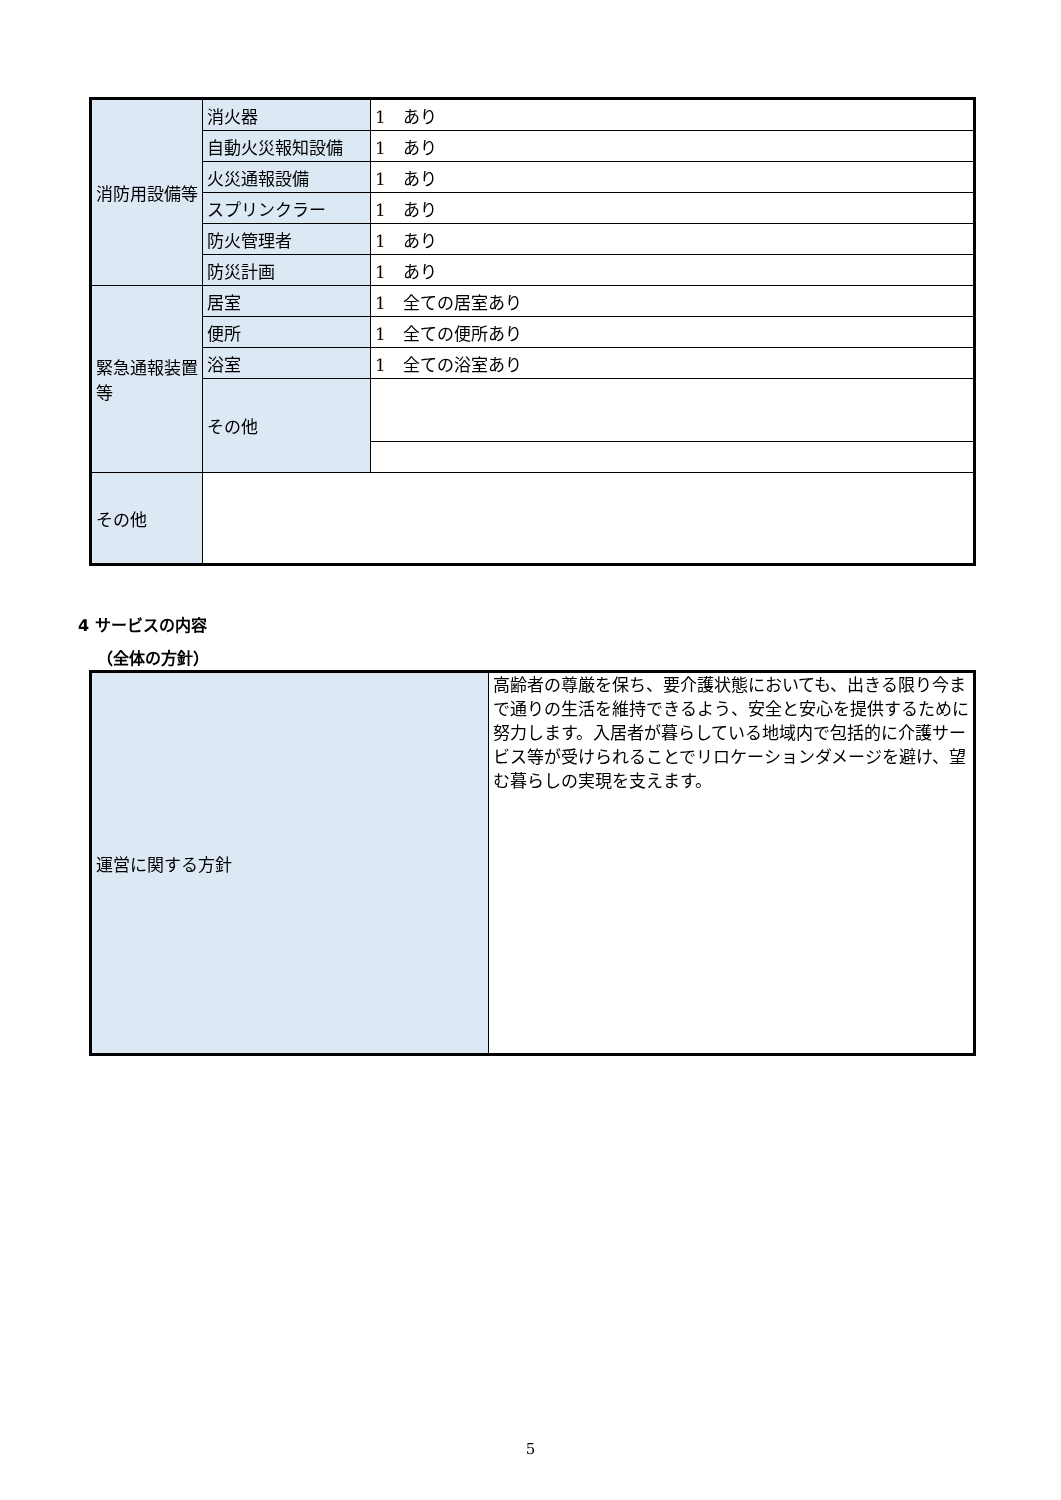| 消防用設備等 | 消火器 | 1 あり |
| | 自動火災報知設備 | 1 あり |
| | 火災通報設備 | 1 あり |
| | スプリンクラー | 1 あり |
| | 防火管理者 | 1 あり |
| | 防災計画 | 1 あり |
| 緊急通報装置等 | 居室 | 1 全ての居室あり |
| | 便所 | 1 全ての便所あり |
| | 浴室 | 1 全ての浴室あり |
| | その他 | |
| その他 | | |
4 サービスの内容
（全体の方針）
| 運営に関する方針 | 高齢者の尊厳を保ち、要介護状態においても、出きる限り今まで通りの生活を維持できるよう、安全と安心を提供するために努力します。入居者が暮らしている地域内で包括的に介護サービス等が受けられることでリロケーションダメージを避け、望む暮らしの実現を支えます。 |
5